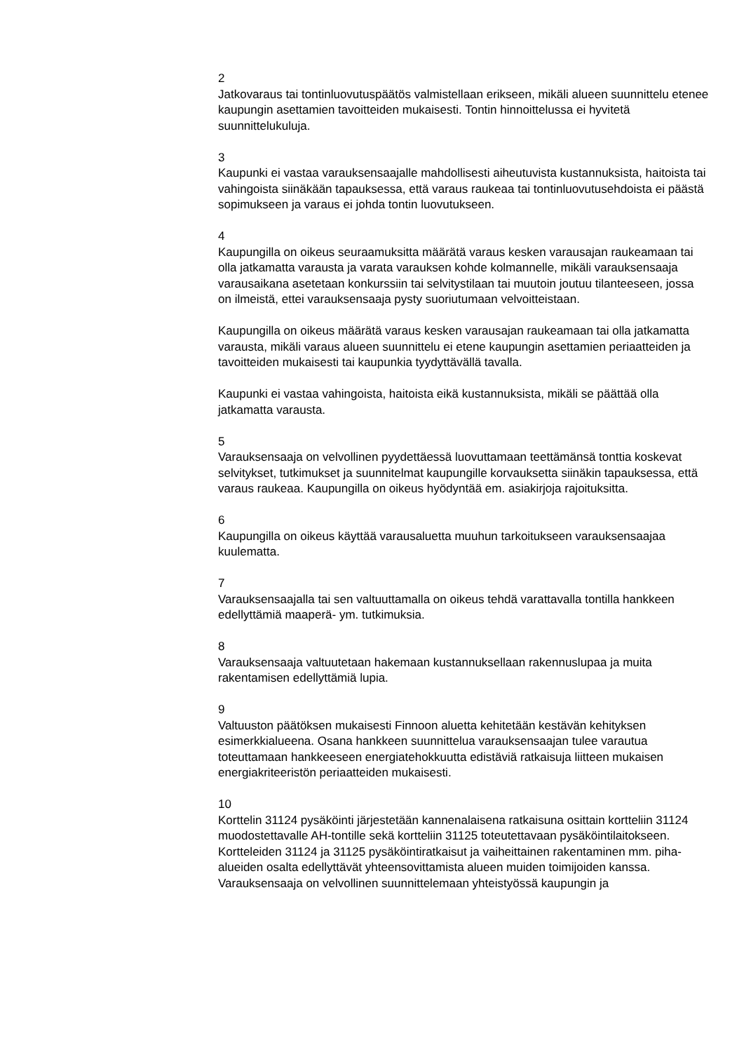2
Jatkovaraus tai tontinluovutuspäätös valmistellaan erikseen, mikäli alueen suunnittelu etenee kaupungin asettamien tavoitteiden mukaisesti. Tontin hinnoittelussa ei hyvitetä suunnittelukuluja.
3
Kaupunki ei vastaa varauksensaajalle mahdollisesti aiheutuvista kustannuksista, haitoista tai vahingoista siinäkään tapauksessa, että varaus raukeaa tai tontinluovutusehdoista ei päästä sopimukseen ja varaus ei johda tontin luovutukseen.
4
Kaupungilla on oikeus seuraamuksitta määrätä varaus kesken varausajan raukeamaan tai olla jatkamatta varausta ja varata varauksen kohde kolmannelle, mikäli varauksensaaja varausaikana asetetaan konkurssiin tai selvitystilaan tai muutoin joutuu tilanteeseen, jossa on ilmeistä, ettei varauksensaaja pysty suoriutumaan velvoitteistaan.
Kaupungilla on oikeus määrätä varaus kesken varausajan raukeamaan tai olla jatkamatta varausta, mikäli varaus alueen suunnittelu ei etene kaupungin asettamien periaatteiden ja tavoitteiden mukaisesti tai kaupunkia tyydyttävällä tavalla.
Kaupunki ei vastaa vahingoista, haitoista eikä kustannuksista, mikäli se päättää olla jatkamatta varausta.
5
Varauksensaaja on velvollinen pyydettäessä luovuttamaan teettämänsä tonttia koskevat selvitykset, tutkimukset ja suunnitelmat kaupungille korvauksetta siinäkin tapauksessa, että varaus raukeaa. Kaupungilla on oikeus hyödyntää em. asiakirjoja rajoituksitta.
6
Kaupungilla on oikeus käyttää varausaluetta muuhun tarkoitukseen varauksensaajaa kuulematta.
7
Varauksensaajalla tai sen valtuuttamalla on oikeus tehdä varattavalla tontilla hankkeen edellyttämiä maaperä- ym. tutkimuksia.
8
Varauksensaaja valtuutetaan hakemaan kustannuksellaan rakennuslupaa ja muita rakentamisen edellyttämiä lupia.
9
Valtuuston päätöksen mukaisesti Finnoon aluetta kehitetään kestävän kehityksen esimerkkialueena. Osana hankkeen suunnittelua varauksensaajan tulee varautua toteuttamaan hankkeeseen energiatehokkuutta edistäviä ratkaisuja liitteen mukaisen energiakriteeristön periaatteiden mukaisesti.
10
Korttelin 31124 pysäköinti järjestetään kannenalaisena ratkaisuna osittain kortteliin 31124 muodostettavalle AH-tontille sekä kortteliin 31125 toteutettavaan pysäköintilaitokseen. Kortteleiden 31124 ja 31125 pysäköintiratkaisut ja vaiheittainen rakentaminen mm. piha-alueiden osalta edellyttävät yhteensovittamista alueen muiden toimijoiden kanssa. Varauksensaaja on velvollinen suunnittelemaan yhteistyössä kaupungin ja